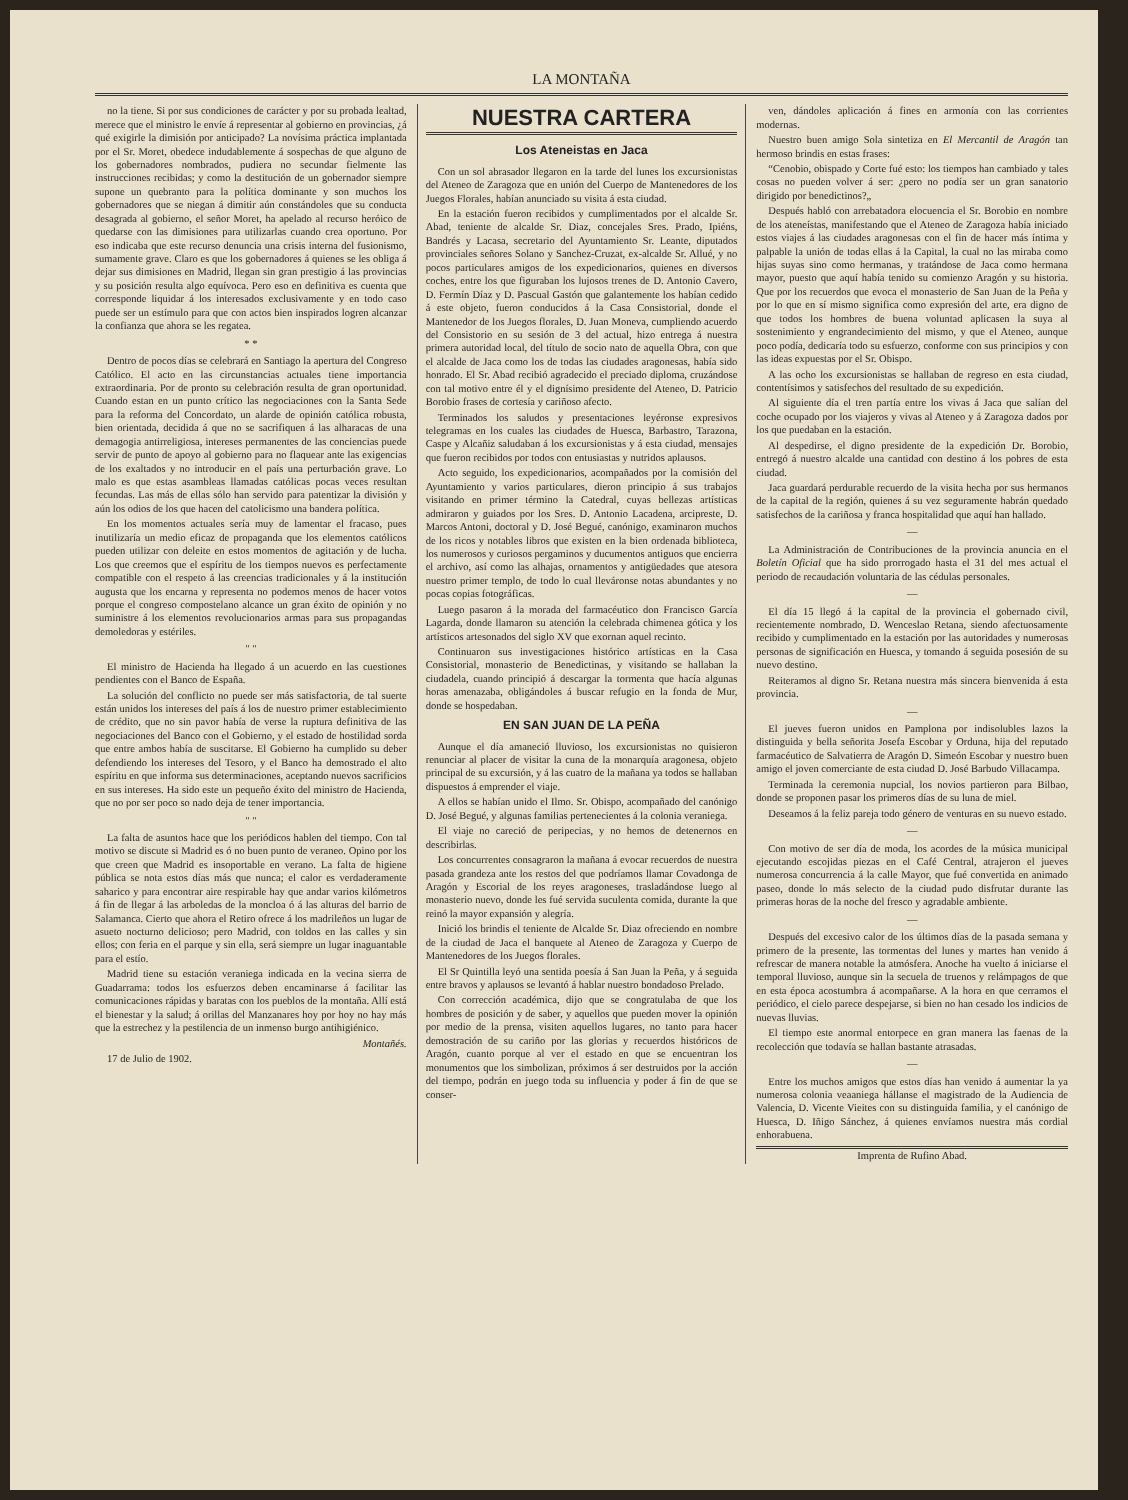LA MONTAÑA
no la tiene. Si por sus condiciones de carácter y por su probada lealtad, merece que el ministro le envíe á representar al gobierno en provincias, ¿á qué exigirle la dimisión por anticipado? La novísima práctica implantada por el Sr. Moret, obedece indudablemente á sospechas de que alguno de los gobernadores nombrados, pudiera no secundar fielmente las instrucciones recibidas; y como la destitución de un gobernador siempre supone un quebranto para la política dominante y son muchos los gobernadores que se niegan á dimitir aún constándoles que su conducta desagrada al gobierno, el señor Moret, ha apelado al recurso heróico de quedarse con las dimisiones para utilizarlas cuando crea oportuno. Por eso indicaba que este recurso denuncia una crisis interna del fusionismo, sumamente grave. Claro es que los gobernadores á quienes se les obliga á dejar sus dimisiones en Madrid, llegan sin gran prestigio á las provincias y su posición resulta algo equívoca. Pero eso en definitiva es cuenta que corresponde liquidar á los interesados exclusivamente y en todo caso puede ser un estímulo para que con actos bien inspirados logren alcanzar la confianza que ahora se les regatea.
* *
Dentro de pocos días se celebrará en Santiago la apertura del Congreso Católico. El acto en las circunstancias actuales tiene importancia extraordinaria. Por de pronto su celebración resulta de gran oportunidad. Cuando estan en un punto crítico las negociaciones con la Santa Sede para la reforma del Concordato, un alarde de opinión católica robusta, bien orientada, decidida á que no se sacrifiquen á las alharacas de una demagogia antirreligiosa, intereses permanentes de las conciencias puede servir de punto de apoyo al gobierno para no flaquear ante las exigencias de los exaltados y no introducir en el país una perturbación grave. Lo malo es que estas asambleas llamadas católicas pocas veces resultan fecundas. Las más de ellas sólo han servido para patentizar la división y aún los odios de los que hacen del catolicismo una bandera política.
En los momentos actuales sería muy de lamentar el fracaso, pues inutilizaría un medio eficaz de propaganda que los elementos católicos pueden utilizar con deleite en estos momentos de agitación y de lucha. Los que creemos que el espíritu de los tiempos nuevos es perfectamente compatible con el respeto á las creencias tradicionales y á la institución augusta que los encarna y representa no podemos menos de hacer votos porque el congreso compostelano alcance un gran éxito de opinión y no suministre á los elementos revolucionarios armas para sus propagandas demoledoras y estériles.
" "
El ministro de Hacienda ha llegado á un acuerdo en las cuestiones pendientes con el Banco de España.
La solución del conflicto no puede ser más satisfactoria, de tal suerte están unidos los intereses del país á los de nuestro primer establecimiento de crédito, que no sin pavor había de verse la ruptura definitiva de las negociaciones del Banco con el Gobierno, y el estado de hostilidad sorda que entre ambos había de suscitarse. El Gobierno ha cumplido su deber defendiendo los intereses del Tesoro, y el Banco ha demostrado el alto espíritu en que informa sus determinaciones, aceptando nuevos sacrificios en sus intereses. Ha sido este un pequeño éxito del ministro de Hacienda, que no por ser poco so nado deja de tener importancia.
" "
La falta de asuntos hace que los periódicos hablen del tiempo. Con tal motivo se discute si Madrid es ó no buen punto de veraneo. Opino por los que creen que Madrid es insoportable en verano. La falta de higiene pública se nota estos días más que nunca; el calor es verdaderamente saharico y para encontrar aire respirable hay que andar varios kilómetros á fin de llegar á las arboledas de la moncloa ó á las alturas del barrio de Salamanca. Cierto que ahora el Retiro ofrece á los madrileños un lugar de asueto nocturno delicioso; pero Madrid, con toldos en las calles y sin ellos; con feria en el parque y sin ella, será siempre un lugar inaguantable para el estío.
Madrid tiene su estación veraniega indicada en la vecina sierra de Guadarrama: todos los esfuerzos deben encaminarse á facilitar las comunicaciones rápidas y baratas con los pueblos de la montaña. Allí está el bienestar y la salud; á orillas del Manzanares hoy por hoy no hay más que la estrechez y la pestilencia de un inmenso burgo antihigiénico.
Montañés.
17 de Julio de 1902.
NUESTRA CARTERA
Los Ateneistas en Jaca
Con un sol abrasador llegaron en la tarde del lunes los excursionistas del Ateneo de Zaragoza que en unión del Cuerpo de Mantenedores de los Juegos Florales, habían anunciado su visita á esta ciudad.
En la estación fueron recibidos y cumplimentados por el alcalde Sr. Abad, teniente de alcalde Sr. Diaz, concejales Sres. Prado, Ipiéns, Bandrés y Lacasa, secretario del Ayuntamiento Sr. Leante, diputados provinciales señores Solano y Sanchez-Cruzat, ex-alcalde Sr. Allué, y no pocos particulares amigos de los expedicionarios, quienes en diversos coches, entre los que figuraban los lujosos trenes de D. Antonio Cavero, D. Fermín Díaz y D. Pascual Gastón que galantemente los habían cedido á este objeto, fueron conducidos á la Casa Consistorial, donde el Mantenedor de los Juegos florales, D. Juan Moneva, cumpliendo acuerdo del Consistorio en su sesión de 3 del actual, hizo entrega á nuestra primera autoridad local, del título de socio nato de aquella Obra, con que el alcalde de Jaca como los de todas las ciudades aragonesas, había sido honrado. El Sr. Abad recibió agradecido el preciado diploma, cruzándose con tal motivo entre él y el dignísimo presidente del Ateneo, D. Patricio Borobio frases de cortesía y cariñoso afecto.
Terminados los saludos y presentaciones leyéronse expresivos telegramas en los cuales las ciudades de Huesca, Barbastro, Tarazona, Caspe y Alcañiz saludaban á los excursionistas y á esta ciudad, mensajes que fueron recibidos por todos con entusiastas y nutridos aplausos.
Acto seguido, los expedicionarios, acompañados por la comisión del Ayuntamiento y varios particulares, dieron principio á sus trabajos visitando en primer término la Catedral, cuyas bellezas artísticas admiraron y guiados por los Sres. D. Antonio Lacadena, arcipreste, D. Marcos Antoni, doctoral y D. José Begué, canónigo, examinaron muchos de los ricos y notables libros que existen en la bien ordenada biblioteca, los numerosos y curiosos pergaminos y ducumentos antiguos que encierra el archivo, así como las alhajas, ornamentos y antigüedades que atesora nuestro primer templo, de todo lo cual lleváronse notas abundantes y no pocas copias fotográficas.
Luego pasaron á la morada del farmacéutico don Francisco García Lagarda, donde llamaron su atención la celebrada chimenea gótica y los artísticos artesonados del siglo XV que exornan aquel recinto.
Continuaron sus investigaciones histórico artísticas en la Casa Consistorial, monasterio de Benedictinas, y visitando se hallaban la ciudadela, cuando principió á descargar la tormenta que hacía algunas horas amenazaba, obligándoles á buscar refugio en la fonda de Mur, donde se hospedaban.
EN SAN JUAN DE LA PEÑA
Aunque el día amaneció lluvioso, los excursionistas no quisieron renunciar al placer de visitar la cuna de la monarquía aragonesa, objeto principal de su excursión, y á las cuatro de la mañana ya todos se hallaban dispuestos á emprender el viaje.
A ellos se habían unido el Ilmo. Sr. Obispo, acompañado del canónigo D. José Begué, y algunas familias pertenecientes á la colonia veraniega.
El viaje no careció de peripecias, y no hemos de detenernos en describirlas.
Los concurrentes consagraron la mañana á evocar recuerdos de nuestra pasada grandeza ante los restos del que podríamos llamar Covadonga de Aragón y Escorial de los reyes aragoneses, trasladándose luego al monasterio nuevo, donde les fué servida suculenta comida, durante la que reinó la mayor expansión y alegría.
Inició los brindis el teniente de Alcalde Sr. Diaz ofreciendo en nombre de la ciudad de Jaca el banquete al Ateneo de Zaragoza y Cuerpo de Mantenedores de los Juegos florales.
El Sr Quintilla leyó una sentida poesía á San Juan la Peña, y á seguida entre bravos y aplausos se levantó á hablar nuestro bondadoso Prelado.
Con corrección académica, dijo que se congratulaba de que los hombres de posición y de saber, y aquellos que pueden mover la opinión por medio de la prensa, visiten aquellos lugares, no tanto para hacer demostración de su cariño por las glorias y recuerdos históricos de Aragón, cuanto porque al ver el estado en que se encuentran los monumentos que los simbolizan, próximos á ser destruidos por la acción del tiempo, podrán en juego toda su influencia y poder á fin de que se conser-
ven, dándoles aplicación á fines en armonía con las corrientes modernas.
Nuestro buen amigo Sola sintetiza en El Mercantil de Aragón tan hermoso brindis en estas frases:
“Cenobio, obispado y Corte fué esto: los tiempos han cambiado y tales cosas no pueden volver á ser: ¿pero no podía ser un gran sanatorio dirigido por benedictinos?„
Después habló con arrebatadora elocuencia el Sr. Borobio en nombre de los ateneístas, manifestando que el Ateneo de Zaragoza había iniciado estos viajes á las ciudades aragonesas con el fin de hacer más íntima y palpable la unión de todas ellas á la Capital, la cual no las miraba como hijas suyas sino como hermanas, y tratándose de Jaca como hermana mayor, puesto que aquí había tenido su comienzo Aragón y su historia. Que por los recuerdos que evoca el monasterio de San Juan de la Peña y por lo que en sí mismo significa como expresión del arte, era digno de que todos los hombres de buena voluntad aplicasen la suya al sostenimiento y engrandecimiento del mismo, y que el Ateneo, aunque poco podía, dedicaría todo su esfuerzo, conforme con sus principios y con las ideas expuestas por el Sr. Obispo.
A las ocho los excursionistas se hallaban de regreso en esta ciudad, contentísimos y satisfechos del resultado de su expedición.
Al siguiente día el tren partía entre los vivas á Jaca que salían del coche ocupado por los viajeros y vivas al Ateneo y á Zaragoza dados por los que puedaban en la estación.
Al despedirse, el digno presidente de la expedición Dr. Borobio, entregó á nuestro alcalde una cantidad con destino á los pobres de esta ciudad.
Jaca guardará perdurable recuerdo de la visita hecha por sus hermanos de la capital de la región, quienes á su vez seguramente habrán quedado satisfechos de la cariñosa y franca hospitalidad que aquí han hallado.
—
La Administración de Contribuciones de la provincia anuncia en el Boletín Oficial que ha sido prorrogado hasta el 31 del mes actual el periodo de recaudación voluntaria de las cédulas personales.
—
El día 15 llegó á la capital de la provincia el gobernado civil, recientemente nombrado, D. Wenceslao Retana, siendo afectuosamente recibido y cumplimentado en la estación por las autoridades y numerosas personas de significación en Huesca, y tomando á seguida posesión de su nuevo destino.
Reiteramos al digno Sr. Retana nuestra más sincera bienvenida á esta provincia.
—
El jueves fueron unidos en Pamplona por indisolubles lazos la distinguida y bella señorita Josefa Escobar y Orduna, hija del reputado farmacéutico de Salvatierra de Aragón D. Simeón Escobar y nuestro buen amigo el joven comerciante de esta ciudad D. José Barbudo Villacampa.
Terminada la ceremonia nupcial, los novios partieron para Bilbao, donde se proponen pasar los primeros días de su luna de miel.
Deseamos á la feliz pareja todo género de venturas en su nuevo estado.
—
Con motivo de ser día de moda, los acordes de la música municipal ejecutando escojidas piezas en el Café Central, atrajeron el jueves numerosa concurrencia á la calle Mayor, que fué convertida en animado paseo, donde lo más selecto de la ciudad pudo disfrutar durante las primeras horas de la noche del fresco y agradable ambiente.
—
Después del excesivo calor de los últimos días de la pasada semana y primero de la presente, las tormentas del lunes y martes han venido á refrescar de manera notable la atmósfera. Anoche ha vuelto á iniciarse el temporal lluvioso, aunque sin la secuela de truenos y relámpagos de que en esta época acostumbra á acompañarse. A la hora en que cerramos el periódico, el cielo parece despejarse, si bien no han cesado los indicios de nuevas lluvias.
El tiempo este anormal entorpece en gran manera las faenas de la recolección que todavía se hallan bastante atrasadas.
—
Entre los muchos amigos que estos días han venido á aumentar la ya numerosa colonia veaaniega hállanse el magistrado de la Audiencia de Valencia, D. Vicente Vieites con su distinguida familia, y el canónigo de Huesca, D. Iñigo Sánchez, á quienes envíamos nuestra más cordial enhorabuena.
Imprenta de Rufino Abad.